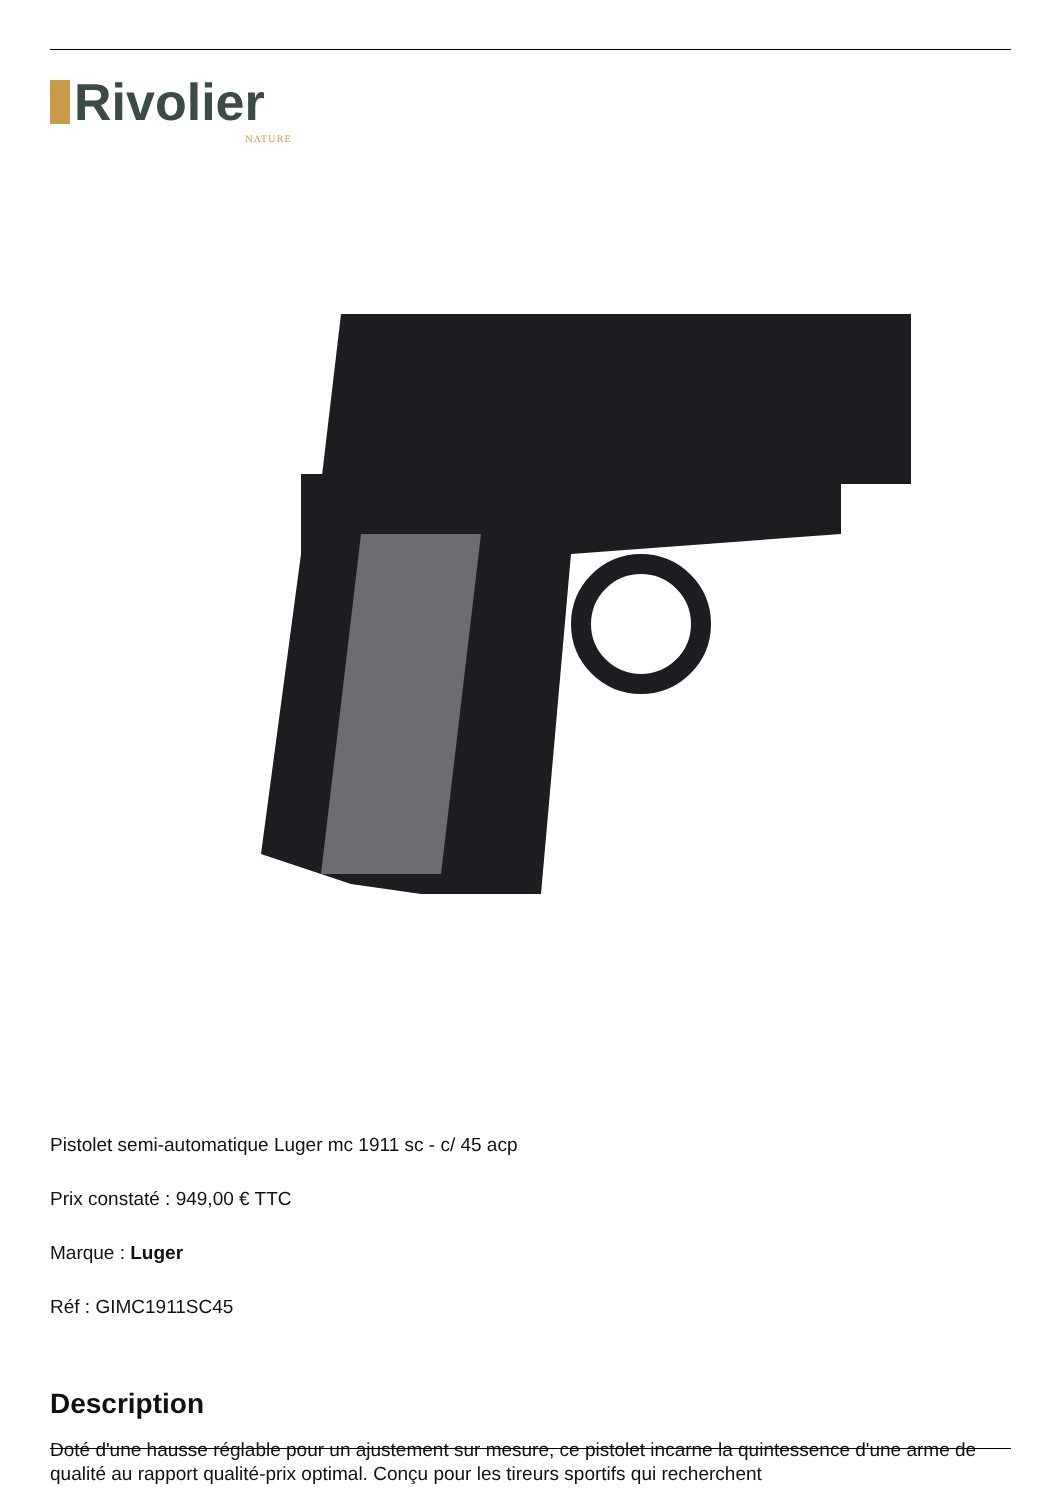Rivolier
NATURE
Pistolet semi-automatique Luger mc 1911 sc - c/ 45 acp
Prix constaté : 949,00 € TTC
Marque : Luger
Réf : GIMC1911SC45
Description
Doté d'une hausse réglable pour un ajustement sur mesure, ce pistolet incarne la quintessence d'une arme de qualité au rapport qualité-prix optimal. Conçu pour les tireurs sportifs qui recherchent